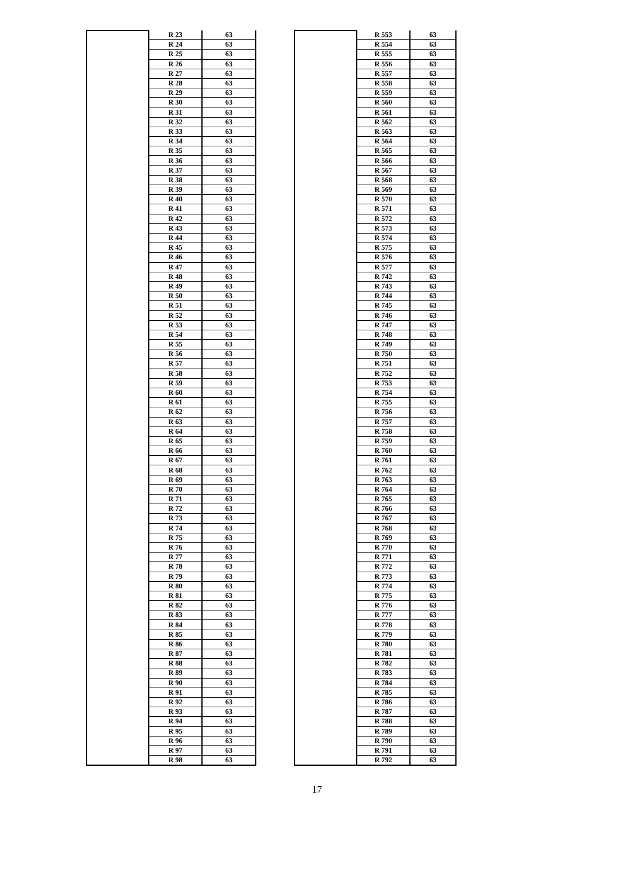| | R 23 | 63 |
| | R 24 | 63 |
| | R 25 | 63 |
| | R 26 | 63 |
| | R 27 | 63 |
| | R 28 | 63 |
| | R 29 | 63 |
| | R 30 | 63 |
| | R 31 | 63 |
| | R 32 | 63 |
| | R 33 | 63 |
| | R 34 | 63 |
| | R 35 | 63 |
| | R 36 | 63 |
| | R 37 | 63 |
| | R 38 | 63 |
| | R 39 | 63 |
| | R 40 | 63 |
| | R 41 | 63 |
| | R 42 | 63 |
| | R 43 | 63 |
| | R 44 | 63 |
| | R 45 | 63 |
| | R 46 | 63 |
| | R 47 | 63 |
| | R 48 | 63 |
| | R 49 | 63 |
| | R 50 | 63 |
| | R 51 | 63 |
| | R 52 | 63 |
| | R 53 | 63 |
| | R 54 | 63 |
| | R 55 | 63 |
| | R 56 | 63 |
| | R 57 | 63 |
| | R 58 | 63 |
| | R 59 | 63 |
| | R 60 | 63 |
| | R 61 | 63 |
| | R 62 | 63 |
| | R 63 | 63 |
| | R 64 | 63 |
| | R 65 | 63 |
| | R 66 | 63 |
| | R 67 | 63 |
| | R 68 | 63 |
| | R 69 | 63 |
| | R 70 | 63 |
| | R 71 | 63 |
| | R 72 | 63 |
| | R 73 | 63 |
| | R 74 | 63 |
| | R 75 | 63 |
| | R 76 | 63 |
| | R 77 | 63 |
| | R 78 | 63 |
| | R 79 | 63 |
| | R 80 | 63 |
| | R 81 | 63 |
| | R 82 | 63 |
| | R 83 | 63 |
| | R 84 | 63 |
| | R 85 | 63 |
| | R 86 | 63 |
| | R 87 | 63 |
| | R 88 | 63 |
| | R 89 | 63 |
| | R 90 | 63 |
| | R 91 | 63 |
| | R 92 | 63 |
| | R 93 | 63 |
| | R 94 | 63 |
| | R 95 | 63 |
| | R 96 | 63 |
| | R 97 | 63 |
| | R 98 | 63 |
| | R 553 | 63 |
| | R 554 | 63 |
| | R 555 | 63 |
| | R 556 | 63 |
| | R 557 | 63 |
| | R 558 | 63 |
| | R 559 | 63 |
| | R 560 | 63 |
| | R 561 | 63 |
| | R 562 | 63 |
| | R 563 | 63 |
| | R 564 | 63 |
| | R 565 | 63 |
| | R 566 | 63 |
| | R 567 | 63 |
| | R 568 | 63 |
| | R 569 | 63 |
| | R 570 | 63 |
| | R 571 | 63 |
| | R 572 | 63 |
| | R 573 | 63 |
| | R 574 | 63 |
| | R 575 | 63 |
| | R 576 | 63 |
| | R 577 | 63 |
| | R 742 | 63 |
| | R 743 | 63 |
| | R 744 | 63 |
| | R 745 | 63 |
| | R 746 | 63 |
| | R 747 | 63 |
| | R 748 | 63 |
| | R 749 | 63 |
| | R 750 | 63 |
| | R 751 | 63 |
| | R 752 | 63 |
| | R 753 | 63 |
| | R 754 | 63 |
| | R 755 | 63 |
| | R 756 | 63 |
| | R 757 | 63 |
| | R 758 | 63 |
| | R 759 | 63 |
| | R 760 | 63 |
| | R 761 | 63 |
| | R 762 | 63 |
| | R 763 | 63 |
| | R 764 | 63 |
| | R 765 | 63 |
| | R 766 | 63 |
| | R 767 | 63 |
| | R 768 | 63 |
| | R 769 | 63 |
| | R 770 | 63 |
| | R 771 | 63 |
| | R 772 | 63 |
| | R 773 | 63 |
| | R 774 | 63 |
| | R 775 | 63 |
| | R 776 | 63 |
| | R 777 | 63 |
| | R 778 | 63 |
| | R 779 | 63 |
| | R 780 | 63 |
| | R 781 | 63 |
| | R 782 | 63 |
| | R 783 | 63 |
| | R 784 | 63 |
| | R 785 | 63 |
| | R 786 | 63 |
| | R 787 | 63 |
| | R 788 | 63 |
| | R 789 | 63 |
| | R 790 | 63 |
| | R 791 | 63 |
| | R 792 | 63 |
17